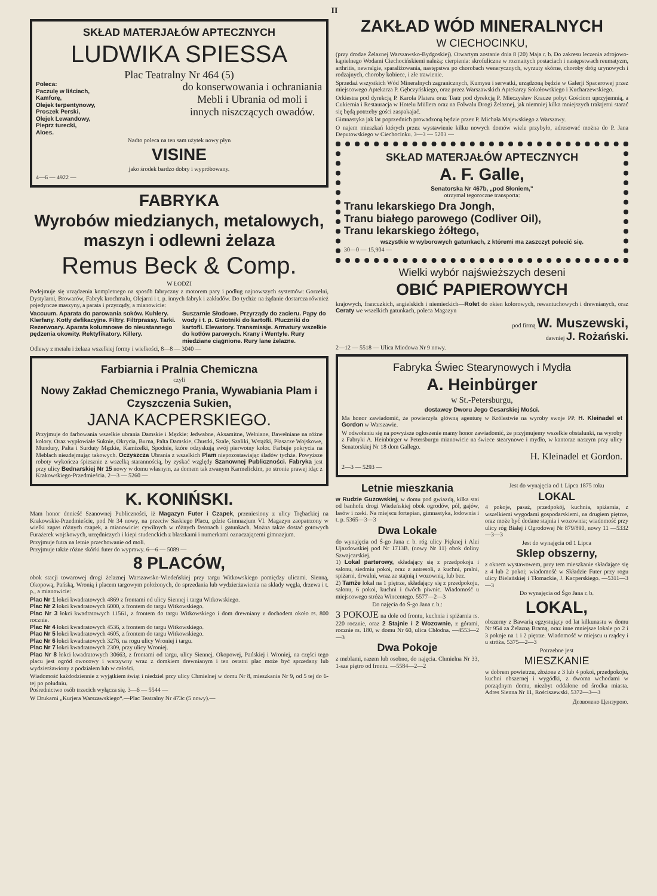II
SKŁAD MATERJAŁÓW APTECZNYCH
LUDWIKA SPIESSA
Plac Teatralny Nr 464 (5)
Poleca:
Paczulę w liściach,
Kamforę,
Olejek terpentynowy,
Proszek Perski,
Olejek Lewandowy,
Pieprz turecki,
Aloes.
do konserwowania i ochraniania Mebli i Ubrania od moli i innych niszczących owadów.
Nadto poleca na ten sam użytek nowy płyn
VISINE
jako środek bardzo dobry i wypróbowany.
4—6 — 4922 —
FABRYKA
Wyrobów miedzianych, metalowych,
maszyn i odlewni żelaza
Remus Beck & Comp.
W ŁODZI
Podejmuje się urządzenia kompletnego na sposób fabryczny z motorem pary i podług najnowszych systemów: Gorzelni, Dystylarni, Browarów, Fabryk krochmalu, Olejarni i t. p. innych fabryk i zakładów. Do tychże na żądanie dostarcza również pojedyncze maszyny, a parata i przyrządy, a mianowicie:
Vaccuum. Aparata do parowania soków. Kuhlery. Klerfany. Kotły defikacyjne. Filtry. Filtrprassy. Tarki. Rezerwoary. Aparata kolumnowe do nieustannego pędzenia okowity. Rektyfikatory. Killery.
Suszarnie Słodowe. Przyrządy do zacieru. Pąpy do wody i t. p. Gniotniki do kartofli. Płuczniki do kartofli. Elewatory. Transmissje. Armatury wszelkie do kotłów parowych. Krany i Wentyle. Rury miedziane ciągnione. Rury lane żelazne.
Odlewy z metalu i żelaza wszelkiej formy i wielkości, 8—8 — 3040 —
Farbiarnia i Pralnia Chemiczna
czyli
Nowy Zakład Chemicznego Prania, Wywabiania Plam i Czyszczenia Sukien,
JANA KACPERSKIEGO.
Przyjmuje do farbowania wszelkie ubrania Damskie i Męzkie: Jedwabne, Aksamitne, Wełniane, Bawełniane na różne kolory. Oraz wypłowiałe Suknie, Okrycia, Burna, Palta Damskie, Chustki, Szale, Szaliki, Wstążki, Płaszcze Wojskowe, Mundury, Palta i Surduty Męzkie, Kamizelki, Spodnie, które odzyskują swój pierwotny kolor. Farbuje pokrycia na Meblach niezdejmując takowych. Oczyszcza Ubrania z wszelkich Plam niepozostawiając śladów tychże. Powyższe roboty wykończa śpiesznie z wszelką starannością, by zyskać względy Szanownej Publiczności. Fabryka jest przy ulicy Bednarskiej Nr 15 nowy w domu własnym, za domem tak zwanym Karmelickim, po stronie prawej idąc z Krakowskiego-Przedmieścia. 2—3 — 5260 —
K. KONIŃSKI.
Mam honor donieść Szanownej Publiczności, iż Magazyn Futer i Czapek, przeniesiony z ulicy Trębackiej na Krakowskie-Przedmieście, pod Nr 34 nowy, na przeciw Saskiego Placu, gdzie Gimnazjum VI. Magazyn zaopatrzony w wielki zapas różnych czapek, a mianowicie: cywilnych w różnych fasonach i gatunkach. Można także dostać gotowych Furażerek wojskowych, urzędniczych i kiepi studenckich z blaszkami i numerkami oznaczającemi gimnazjum.
Przyjmuje futra na letnie przechowanie od moli.
Przyjmuje także różne skórki futer do wyprawy. 6—6 — 5089 —
8 PLACÓW,
obok stacji towarowej drogi żelaznej Warszawsko-Wiedeńskiej przy targu Witkowskiego pomiędzy ulicami. Sienną, Okopową, Pańską, Wronią i placem targowym położonych, do sprzedania lub wydzierżawienia na składy węgla, drzewa i t. p., a mianowicie:
Plac Nr 1 łokci kwadratowych 4869 z frontami od ulicy Siennej i targu Witkowskiego.
Plac Nr 2 łokci kwadratowych 6000, z frontem do targu Witkowskiego.
Plac Nr 3 łokci kwadratowych 11561, z frontem do targu Witkowskiego i dom drewniany z dochodem około rs. 800 rocznie.
Plac Nr 4 łokci kwadratowych 4536, z frontem do targu Witkowskiego.
Plac Nr 5 łokci kwadratowych 4605, z frontem do targu Witkowskiego.
Plac Nr 6 łokci kwadratowych 3276, na rogu ulicy Wroniej i targu.
Plac Nr 7 łokci kwadratowych 2309, przy ulicy Wroniej.
Plac Nr 8 łokci kwadratowych 30663, z frontami od targu, ulicy Siennej, Okopowej, Pańskiej i Wroniej, na części tego placu jest ogród owocowy i warzywny wraz z domkiem drewnianym i ten ostatni plac może być sprzedany lub wydzierżawiony z podziałem lub w całości.
Wiadomość każdodziennie z wyjątkiem świąt i niedziel przy ulicy Chmielnej w domu Nr 8, mieszkania Nr 9, od 5 tej do 6-tej po południu.
Pośrednictwo osób trzecich wyłącza się. 3—6 — 5544 —
W Drukarni „Kurjera Warszawskiego“.—Plac Teatralny Nr 473c (5 nowy).—
ZAKŁAD WÓD MINERALNYCH
W CIECHOCINKU,
(przy drodze Żelaznej Warszawsko-Bydgoskiej). Otwartym zostanie dnia 8 (20) Maja r. b. Do zakresu leczenia zdrojowo-kąpielnego Wodami Ciechocińskiemi należą: cierpienia: skrofuliczne w rozmaitych postaciach i następstwach reumatyzm, arthritis, newralgie, sparaliżowania, następstwa po chorobach wenerycznych, wyrzuty skórne, choroby dróg urynowych i rodzajnych, choroby kobiece, i złe trawienie.
Sprzedaż wszystkich Wód Mineralnych zagranicznych, Kumysu i serwatki, urządzoną będzie w Galerji Spacerowej przez miejscowego Aptekarza P. Gębczyńskiego, oraz przez Warszawskich Aptekarzy Sokołowskiego i Kucharzewskiego.
Orkiestra pod dyrekcją P. Karola Platera oraz Teatr pod dyrekcją P. Mieczysław Krauze pobyt Gościom uprzyjemnią, a Cukiernia i Restauracja w Hotelu Müllera oraz na Folwalu Drogi Żelaznej, jak niemniej kilka mniejszych traktjerni starać się będą potrzeby gości zaspakajać.
Gimnastyka jak lat poprzednich prowadzoną będzie przez P. Michała Majewskiego z Warszawy.
O najem mieszkań których przez wystawienie kilku nowych domów wiele przybyło, adresować można do P. Jana Deputowskiego w Ciechocinku. 3—3 — 5203 —
SKŁAD MATERJAŁÓW APTECZNYCH
A. F. Galle,
Senatorska Nr 467b, „pod Słoniem,”
otrzymał tegoroczne transporta:
Tranu lekarskiego Dra Jongh,
Tranu białego parowego (Codliver Oil),
Tranu lekarskiego żółtego,
wszystkie w wyborowych gatunkach, z któremi ma zaszczyt polecić się.
30—0 — 15,904 —
Wielki wybór najświeższych deseni
OBIĆ PAPIEROWYCH
krajowych, francuzkich, angielskich i niemieckich—Rolet do okien kolorowych, rewantuchowych i drewnianych, oraz Ceraty we wszelkich gatunkach, poleca Magazyn
pod firmą W. Muszewski,
dawniej J. Rożański.
2—12 — 5518 — Ulica Miodowa Nr 9 nowy.
Fabryka Świec Stearynowych i Mydła
A. Heinbürger
w St.-Petersburgu,
dostawcy Dworu Jego Cesarskiej Mości.
Ma honor zawiadomić, że powierzyła główną agenturę w Królestwie na wyroby swoje PP. H. Kleinadel et Gordon w Warszawie.
W odwołaniu się na powyższe ogłoszenie mamy honor zawiadomić, że przyjmujemy wszelkie obstalunki, na wyroby z Fabryki A. Heinbürger w Petersburgu mianowicie na świece stearynowe i mydło, w kantorze naszym przy ulicy Senatorskiej Nr 18 dom Gallego.
H. Kleinadel et Gordon.
2—3 — 5293 —
Letnie mieszkania
w Rudzie Guzowskiej, w domu pod gwiazdą, kilka stai od banhofu drogi Wiedeńskiej obok ogrodów, pól, gajów, lasów i rzeki. Na miejscu fortepian, gimnastyka, lodownia i t. p. 5365—3—3
Dwa Lokale
do wynajęcia od Ś-go Jana r. b. róg ulicy Pięknej i Alei Ujazdowskiej pod Nr 1713B. (nowy Nr 11) obok doliny Szwajcarskiej.
1) Lokal parterowy, składający się z przedpokoju i salonu, siedmiu pokoi, oraz z antresoli, z kuchni, pralni, spiżarni, drwalni, wraz ze stajnią i wozownią, lub bez.
2) Tamże lokal na 1 piętrze, składający się z przedpokoju, salonu, 6 pokoi, kuchni i dwóch piwnic. Wiadomość u miejscowego stróża Wincentego. 5577—2—3
Do najęcia do Ś-go Jana r. b.:
3 POKOJE na dole od frontu, kuchnia i spiżarnia rs. 220 rocznie, oraz 2 Stajnie i 2 Wozownie, z górami, rocznie rs. 180, w domu Nr 60, ulica Chłodna. —4553—2—3
Dwa Pokoje
z meblami, razem lub osobno, do najęcia. Chmielna Nr 33, 1-sze piętro od frontu. —5584—2—2
Jest do wynajęcia od 1 Lipca 1875 roku
LOKAL
4 pokoje, pasaż, przedpokój, kuchnia, spiżarnia, z wszelkiemi wygodami gospodarskiemi, na drugiem piętrze, oraz może być dodane stajnia i wozownia; wiadomość przy ulicy róg Białej i Ogrodowej Nr 879/890, nowy 11 —5332—3—3
Jest do wynajęcia od 1 Lipca
Sklep obszerny,
z oknem wystawowem, przy tem mieszkanie składające się z 4 lub 2 pokoi; wiadomość w Składzie Futer przy rogu ulicy Bielańskiej i Tłomackie, J. Kacperskiego. —5311—3—3
Do wynajęcia od Śgo Jana r. b.
LOKAL,
obszerny z Bawarią egzystujący od lat kilkunastu w domu Nr 954 za Żelazną Bramą, oraz inne mniejsze lokale po 2 i 3 pokoje na 1 i 2 piętrze. Wiadomość w miejscu u rządcy i u stróża. 5375—2—3
Potrzebne jest
MIESZKANIE
w dobrem powietrzu, złożone z 3 lub 4 pokoi, przedpokoju, kuchni obszernej i wygódki, z dwoma wchodami w porządnym domu, niezbyt oddalone od środka miasta. Adres Sienna Nr 11, Rościszewski. 5372—3—3
Дозволено Цензурою.